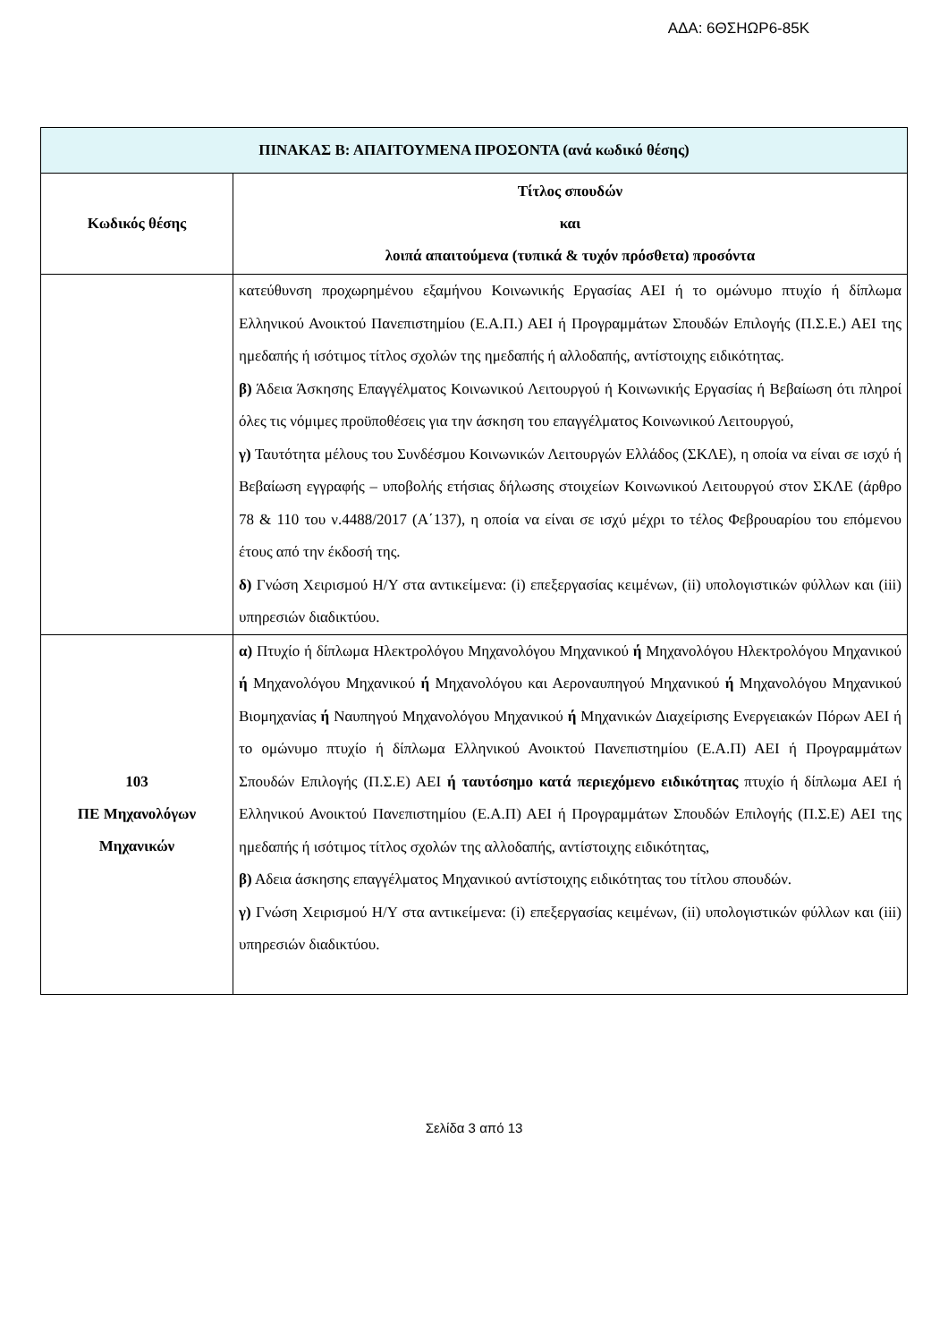ΑΔΑ: 6ΘΣΗΩΡ6-85Κ
| ΠΙΝΑΚΑΣ Β: ΑΠΑΙΤΟΥΜΕΝΑ ΠΡΟΣΟΝΤΑ (ανά κωδικό θέσης) | |
| --- | --- |
| Κωδικός θέσης | Τίτλος σπουδών και λοιπά απαιτούμενα (τυπικά & τυχόν πρόσθετα) προσόντα |
| | κατεύθυνση προχωρημένου εξαμήνου Κοινωνικής Εργασίας ΑΕΙ ή το ομώνυμο πτυχίο ή δίπλωμα Ελληνικού Ανοικτού Πανεπιστημίου (Ε.Α.Π.) ΑΕΙ ή Προγραμμάτων Σπουδών Επιλογής (Π.Σ.Ε.) ΑΕΙ της ημεδαπής ή ισότιμος τίτλος σχολών της ημεδαπής ή αλλοδαπής, αντίστοιχης ειδικότητας. β) Άδεια Άσκησης Επαγγέλματος Κοινωνικού Λειτουργού ή Κοινωνικής Εργασίας ή Βεβαίωση ότι πληροί όλες τις νόμιμες προϋποθέσεις για την άσκηση του επαγγέλματος Κοινωνικού Λειτουργού, γ) Ταυτότητα μέλους του Συνδέσμου Κοινωνικών Λειτουργών Ελλάδος (ΣΚΛΕ), η οποία να είναι σε ισχύ ή Βεβαίωση εγγραφής – υποβολής ετήσιας δήλωσης στοιχείων Κοινωνικού Λειτουργού στον ΣΚΛΕ (άρθρο 78 & 110 του ν.4488/2017 (Α΄137), η οποία να είναι σε ισχύ μέχρι το τέλος Φεβρουαρίου του επόμενου έτους από την έκδοσή της. δ) Γνώση Χειρισμού Η/Υ στα αντικείμενα: (i) επεξεργασίας κειμένων, (ii) υπολογιστικών φύλλων και (iii) υπηρεσιών διαδικτύου. |
| 103 ΠΕ Μηχανολόγων Μηχανικών | α) Πτυχίο ή δίπλωμα Ηλεκτρολόγου Μηχανολόγου Μηχανικού ή Μηχανολόγου Ηλεκτρολόγου Μηχανικού ή Μηχανολόγου Μηχανικού ή Μηχανολόγου και Αεροναυπηγού Μηχανικού ή Μηχανολόγου Μηχανικού Βιομηχανίας ή Ναυπηγού Μηχανολόγου Μηχανικού ή Μηχανικών Διαχείρισης Ενεργειακών Πόρων ΑΕΙ ή το ομώνυμο πτυχίο ή δίπλωμα Ελληνικού Ανοικτού Πανεπιστημίου (Ε.Α.Π) ΑΕΙ ή Προγραμμάτων Σπουδών Επιλογής (Π.Σ.Ε) ΑΕΙ ή ταυτόσημο κατά περιεχόμενο ειδικότητας πτυχίο ή δίπλωμα ΑΕΙ ή Ελληνικού Ανοικτού Πανεπιστημίου (Ε.Α.Π) ΑΕΙ ή Προγραμμάτων Σπουδών Επιλογής (Π.Σ.Ε) ΑΕΙ της ημεδαπής ή ισότιμος τίτλος σχολών της αλλοδαπής, αντίστοιχης ειδικότητας, β) Αδεια άσκησης επαγγέλματος Μηχανικού αντίστοιχης ειδικότητας του τίτλου σπουδών. γ) Γνώση Χειρισμού Η/Υ στα αντικείμενα: (i) επεξεργασίας κειμένων, (ii) υπολογιστικών φύλλων και (iii) υπηρεσιών διαδικτύου. |
Σελίδα 3 από 13